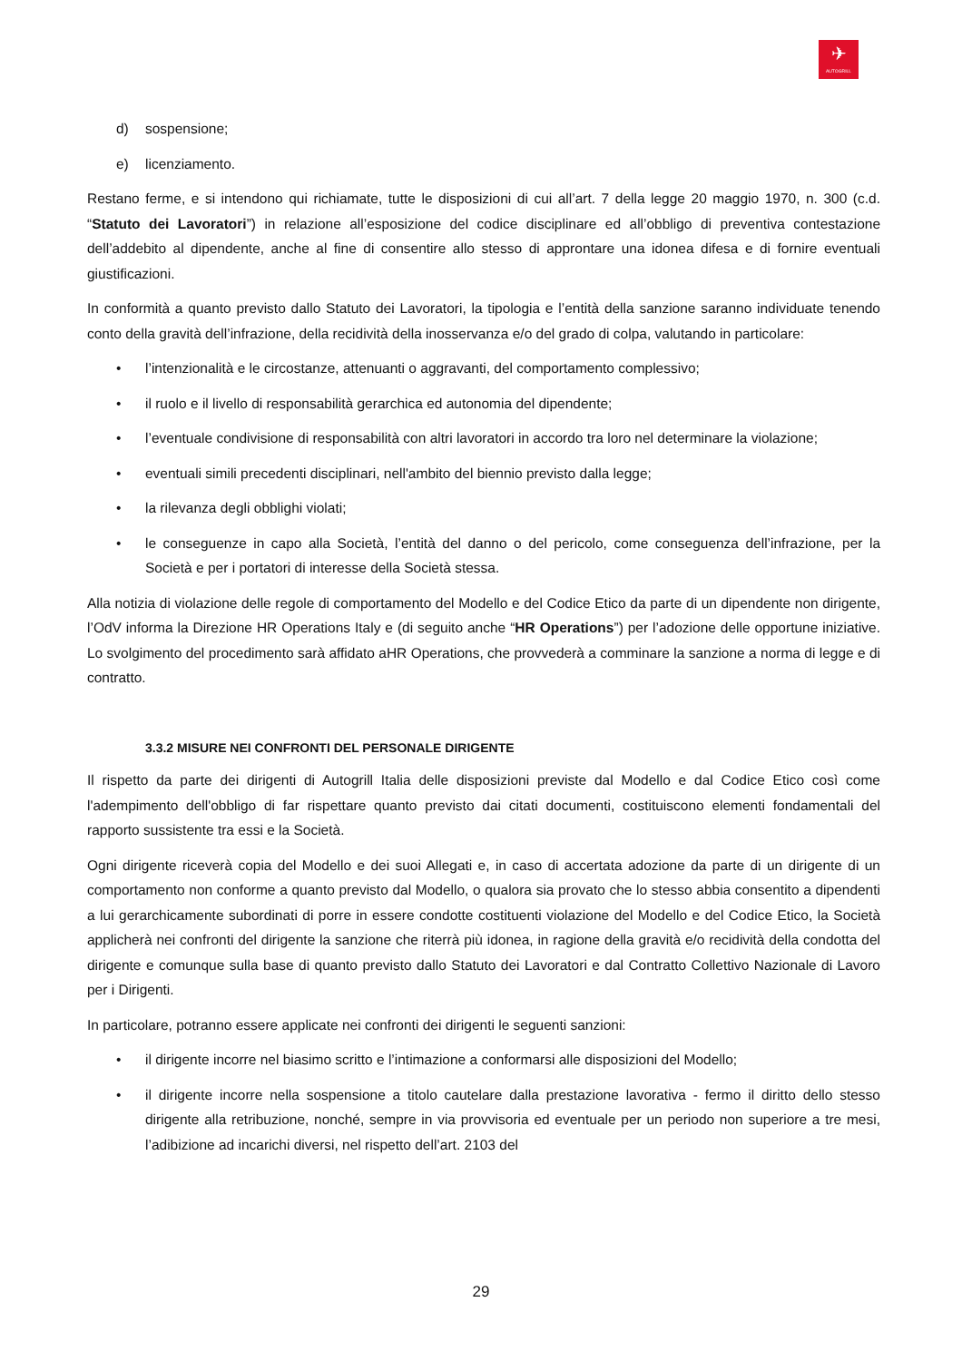✈
AUTOGRILL
d) sospensione;
e) licenziamento.
Restano ferme, e si intendono qui richiamate, tutte le disposizioni di cui all’art. 7 della legge 20 maggio 1970, n. 300 (c.d. “Statuto dei Lavoratori”) in relazione all’esposizione del codice disciplinare ed all’obbligo di preventiva contestazione dell’addebito al dipendente, anche al fine di consentire allo stesso di approntare una idonea difesa e di fornire eventuali giustificazioni.
In conformità a quanto previsto dallo Statuto dei Lavoratori, la tipologia e l’entità della sanzione saranno individuate tenendo conto della gravità dell’infrazione, della recidività della inosservanza e/o del grado di colpa, valutando in particolare:
• l’intenzionalità e le circostanze, attenuanti o aggravanti, del comportamento complessivo;
• il ruolo e il livello di responsabilità gerarchica ed autonomia del dipendente;
• l’eventuale condivisione di responsabilità con altri lavoratori in accordo tra loro nel determinare la violazione;
• eventuali simili precedenti disciplinari, nell'ambito del biennio previsto dalla legge;
• la rilevanza degli obblighi violati;
• le conseguenze in capo alla Società, l’entità del danno o del pericolo, come conseguenza dell’infrazione, per la Società e per i portatori di interesse della Società stessa.
Alla notizia di violazione delle regole di comportamento del Modello e del Codice Etico da parte di un dipendente non dirigente, l’OdV informa la Direzione HR Operations Italy e (di seguito anche “HR Operations”) per l’adozione delle opportune iniziative. Lo svolgimento del procedimento sarà affidato aHR Operations, che provvederà a comminare la sanzione a norma di legge e di contratto.
3.3.2 MISURE NEI CONFRONTI DEL PERSONALE DIRIGENTE
Il rispetto da parte dei dirigenti di Autogrill Italia delle disposizioni previste dal Modello e dal Codice Etico così come l'adempimento dell'obbligo di far rispettare quanto previsto dai citati documenti, costituiscono elementi fondamentali del rapporto sussistente tra essi e la Società.
Ogni dirigente riceverà copia del Modello e dei suoi Allegati e, in caso di accertata adozione da parte di un dirigente di un comportamento non conforme a quanto previsto dal Modello, o qualora sia provato che lo stesso abbia consentito a dipendenti a lui gerarchicamente subordinati di porre in essere condotte costituenti violazione del Modello e del Codice Etico, la Società applicherà nei confronti del dirigente la sanzione che riterrà più idonea, in ragione della gravità e/o recidività della condotta del dirigente e comunque sulla base di quanto previsto dallo Statuto dei Lavoratori e dal Contratto Collettivo Nazionale di Lavoro per i Dirigenti.
In particolare, potranno essere applicate nei confronti dei dirigenti le seguenti sanzioni:
• il dirigente incorre nel biasimo scritto e l’intimazione a conformarsi alle disposizioni del Modello;
• il dirigente incorre nella sospensione a titolo cautelare dalla prestazione lavorativa - fermo il diritto dello stesso dirigente alla retribuzione, nonché, sempre in via provvisoria ed eventuale per un periodo non superiore a tre mesi, l’adibizione ad incarichi diversi, nel rispetto dell’art. 2103 del
29